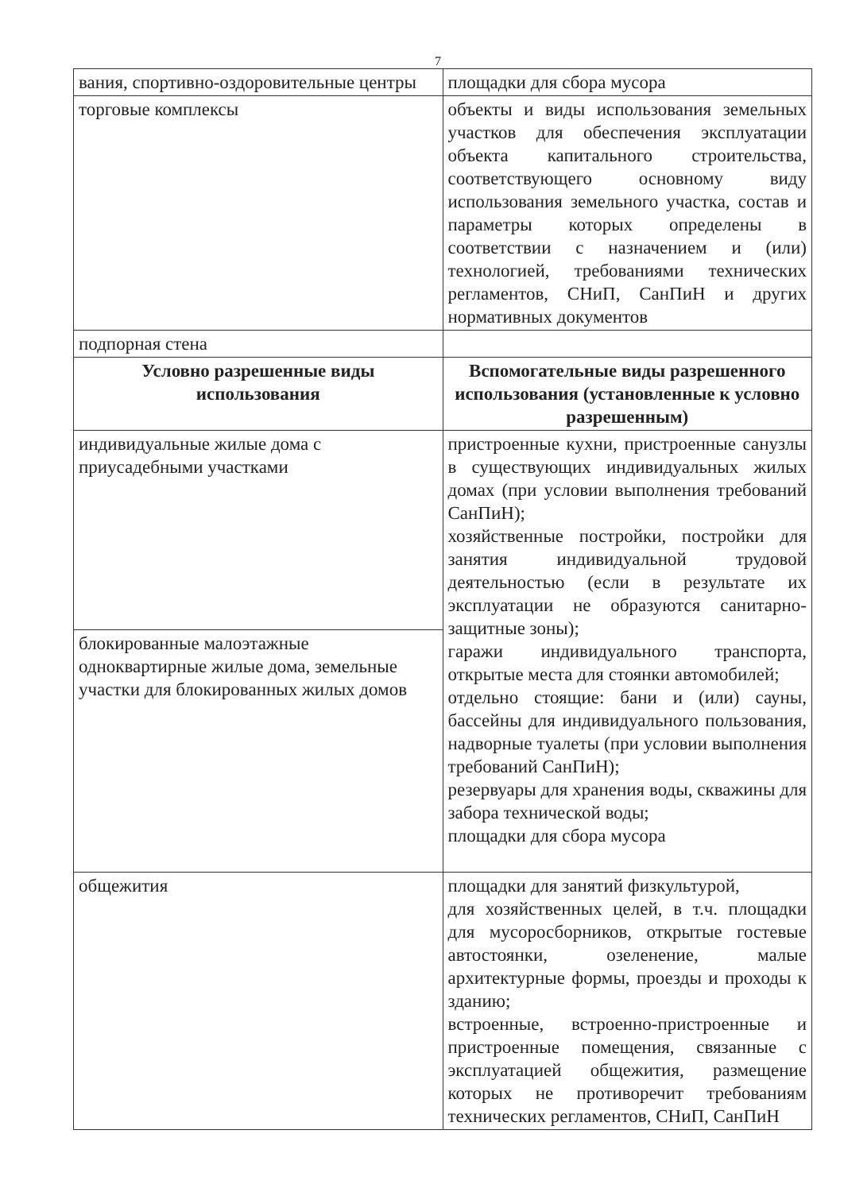7
| вания, спортивно-оздоровительные центры | площадки для сбора мусора |
| торговые комплексы | объекты и виды использования земельных участков для обеспечения эксплуатации объекта капитального строительства, соответствующего основному виду использования земельного участка, состав и параметры которых определены в соответствии с назначением и (или) технологией, требованиями технических регламентов, СНиП, СанПиН и других нормативных документов |
| подпорная стена | |
| Условно разрешенные виды использования | Вспомогательные виды разрешенного использования (установленные к условно разрешенным) |
| индивидуальные жилые дома с приусадебными участками | пристроенные кухни, пристроенные санузлы в существующих индивидуальных жилых домах (при условии выполнения требований СанПиН); хозяйственные постройки, постройки для занятия индивидуальной трудовой деятельностью (если в результате их эксплуатации не образуются санитарно-защитные зоны); гаражи индивидуального транспорта, открытые места для стоянки автомобилей; отдельно стоящие: бани и (или) сауны, бассейны для индивидуального пользования, надворные туалеты (при условии выполнения требований СанПиН); резервуары для хранения воды, скважины для забора технической воды; площадки для сбора мусора |
| блокированные малоэтажные одноквартирные жилые дома, земельные участки для блокированных жилых домов | |
| общежития | площадки для занятий физкультурой, для хозяйственных целей, в т.ч. площадки для мусоросборников, открытые гостевые автостоянки, озеленение, малые архитектурные формы, проезды и проходы к зданию; встроенные, встроенно-пристроенные и пристроенные помещения, связанные с эксплуатацией общежития, размещение которых не противоречит требованиям технических регламентов, СНиП, СанПиН |